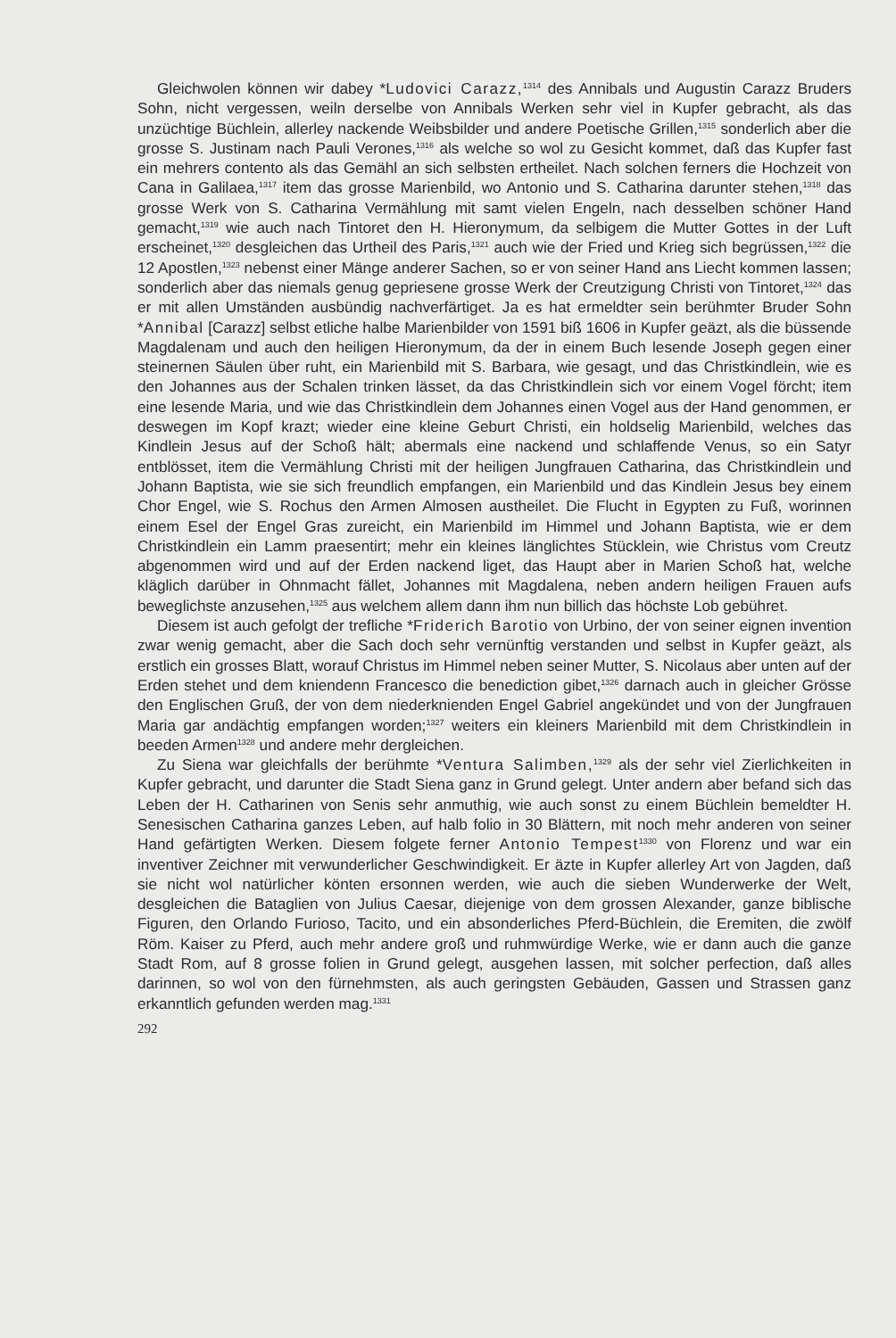Gleichwolen können wir dabey *Ludovici Carazz,<sup>1314</sup> des Annibals und Augustin Carazz Bruders Sohn, nicht vergessen, weiln derselbe von Annibals Werken sehr viel in Kupfer gebracht, als das unzüchtige Büchlein, allerley nackende Weibsbilder und andere Poetische Grillen,<sup>1315</sup> sonderlich aber die grosse S. Justinam nach Pauli Verones,<sup>1316</sup> als welche so wol zu Gesicht kommet, daß das Kupfer fast ein mehrers contento als das Gemähl an sich selbsten ertheilet. Nach solchen ferners die Hochzeit von Cana in Galilaea,<sup>1317</sup> item das grosse Marienbild, wo Antonio und S. Catharina darunter stehen,<sup>1318</sup> das grosse Werk von S. Catharina Vermählung mit samt vielen Engeln, nach desselben schöner Hand gemacht,<sup>1319</sup> wie auch nach Tintoret den H. Hieronymum, da selbigem die Mutter Gottes in der Luft erscheinet,<sup>1320</sup> desgleichen das Urtheil des Paris,<sup>1321</sup> auch wie der Fried und Krieg sich begrüssen,<sup>1322</sup> die 12 Apostlen,<sup>1323</sup> nebenst einer Mänge anderer Sachen, so er von seiner Hand ans Liecht kommen lassen; sonderlich aber das niemals genug gepriesene grosse Werk der Creutzigung Christi von Tintoret,<sup>1324</sup> das er mit allen Umständen ausbündig nachverfärtiget. Ja es hat ermeldter sein berühmter Bruder Sohn *Annibal [Carazz] selbst etliche halbe Marienbilder von 1591 biß 1606 in Kupfer geäzt, als die büssende Magdalenam und auch den heiligen Hieronymum, da der in einem Buch lesende Joseph gegen einer steinernen Säulen über ruht, ein Marienbild mit S. Barbara, wie gesagt, und das Christkindlein, wie es den Johannes aus der Schalen trinken lässet, da das Christkindlein sich vor einem Vogel förcht; item eine lesende Maria, und wie das Christkindlein dem Johannes einen Vogel aus der Hand genommen, er deswegen im Kopf krazt; wieder eine kleine Geburt Christi, ein holdselig Marienbild, welches das Kindlein Jesus auf der Schoß hält; abermals eine nackend und schlaffende Venus, so ein Satyr entblösset, item die Vermählung Christi mit der heiligen Jungfrauen Catharina, das Christkindlein und Johann Baptista, wie sie sich freundlich empfangen, ein Marienbild und das Kindlein Jesus bey einem Chor Engel, wie S. Rochus den Armen Almosen austheilet. Die Flucht in Egypten zu Fuß, worinnen einem Esel der Engel Gras zureicht, ein Marienbild im Himmel und Johann Baptista, wie er dem Christkindlein ein Lamm praesentirt; mehr ein kleines länglichtes Stücklein, wie Christus vom Creutz abgenommen wird und auf der Erden nackend liget, das Haupt aber in Marien Schoß hat, welche kläglich darüber in Ohnmacht fället, Johannes mit Magdalena, neben andern heiligen Frauen aufs beweglichste anzusehen,<sup>1325</sup> aus welchem allem dann ihm nun billich das höchste Lob gebühret.
Diesem ist auch gefolgt der trefliche *Friderich Barotio von Urbino, der von seiner eignen invention zwar wenig gemacht, aber die Sach doch sehr vernünftig verstanden und selbst in Kupfer geäzt, als erstlich ein grosses Blatt, worauf Christus im Himmel neben seiner Mutter, S. Nicolaus aber unten auf der Erden stehet und dem kniendenn Francesco die benediction gibet,<sup>1326</sup> darnach auch in gleicher Grösse den Englischen Gruß, der von dem niederknienden Engel Gabriel angekündet und von der Jungfrauen Maria gar andächtig empfangen worden;<sup>1327</sup> weiters ein kleiners Marienbild mit dem Christkindlein in beeden Armen<sup>1328</sup> und andere mehr dergleichen.
Zu Siena war gleichfalls der berühmte *Ventura Salimben,<sup>1329</sup> als der sehr viel Zierlichkeiten in Kupfer gebracht, und darunter die Stadt Siena ganz in Grund gelegt. Unter andern aber befand sich das Leben der H. Catharinen von Senis sehr anmuthig, wie auch sonst zu einem Büchlein bemeldter H. Senesischen Catharina ganzes Leben, auf halb folio in 30 Blättern, mit noch mehr anderen von seiner Hand gefärtigten Werken. Diesem folgete ferner Antonio Tempest<sup>1330</sup> von Florenz und war ein inventiver Zeichner mit verwunderlicher Geschwindigkeit. Er äzte in Kupfer allerley Art von Jagden, daß sie nicht wol natürlicher könten ersonnen werden, wie auch die sieben Wunderwerke der Welt, desgleichen die Bataglien von Julius Caesar, diejenige von dem grossen Alexander, ganze biblische Figuren, den Orlando Furioso, Tacito, und ein absonderliches Pferd-Büchlein, die Eremiten, die zwölf Röm. Kaiser zu Pferd, auch mehr andere groß und ruhmwürdige Werke, wie er dann auch die ganze Stadt Rom, auf 8 grosse folien in Grund gelegt, ausgehen lassen, mit solcher perfection, daß alles darinnen, so wol von den fürnehmsten, als auch geringsten Gebäuden, Gassen und Strassen ganz erkanntlich gefunden werden mag.<sup>1331</sup>
292